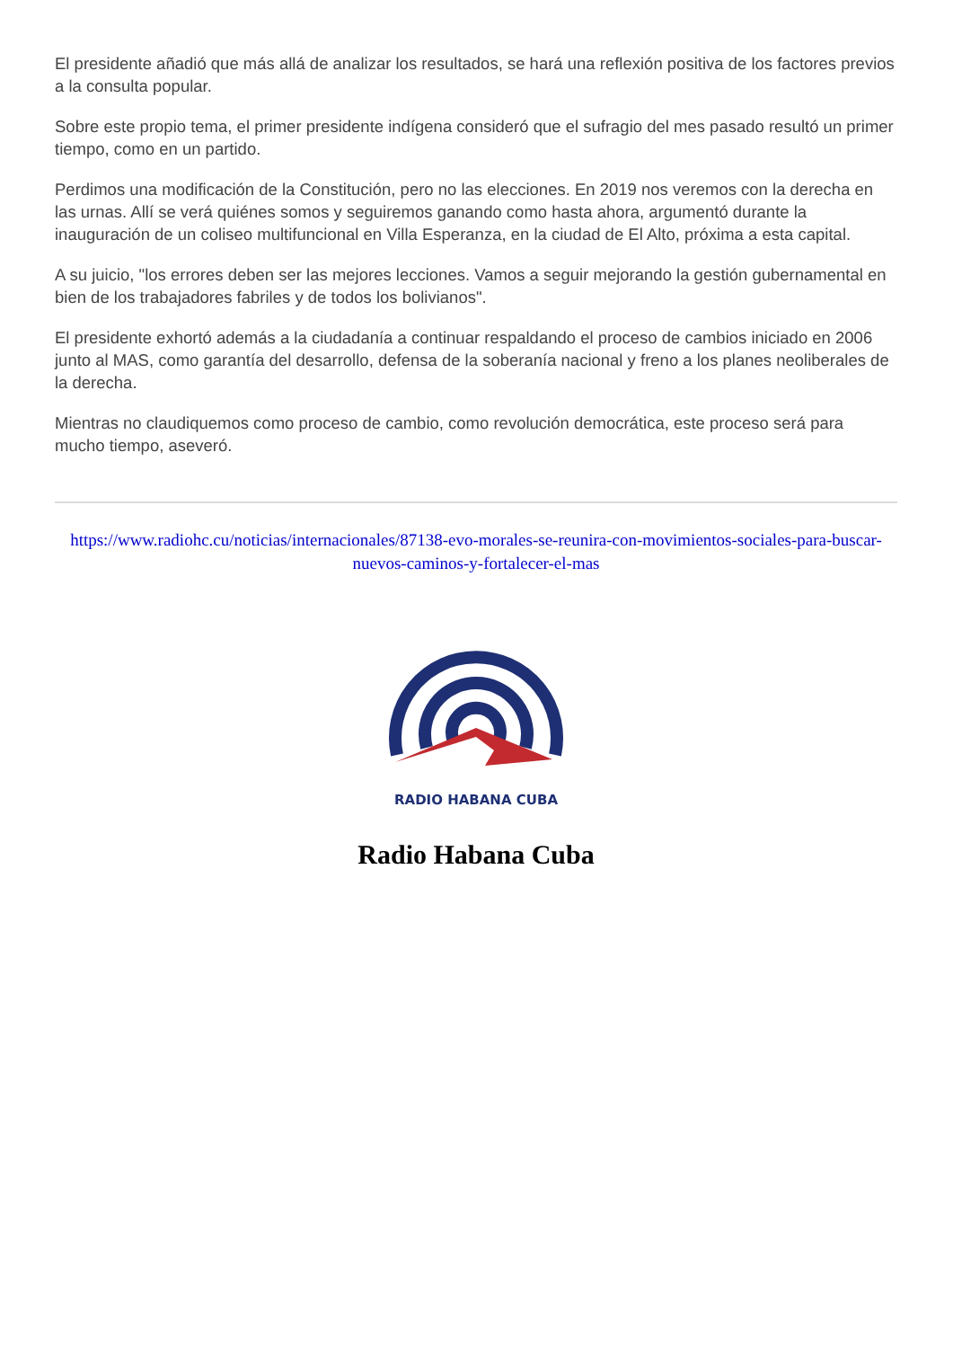El presidente añadió que más allá de analizar los resultados, se hará una reflexión positiva de los factores previos a la consulta popular.
Sobre este propio tema, el primer presidente indígena consideró que el sufragio del mes pasado resultó un primer tiempo, como en un partido.
Perdimos una modificación de la Constitución, pero no las elecciones. En 2019 nos veremos con la derecha en las urnas. Allí se verá quiénes somos y seguiremos ganando como hasta ahora, argumentó durante la inauguración de un coliseo multifuncional en Villa Esperanza, en la ciudad de El Alto, próxima a esta capital.
A su juicio, "los errores deben ser las mejores lecciones. Vamos a seguir mejorando la gestión gubernamental en bien de los trabajadores fabriles y de todos los bolivianos".
El presidente exhortó además a la ciudadanía a continuar respaldando el proceso de cambios iniciado en 2006 junto al MAS, como garantía del desarrollo, defensa de la soberanía nacional y freno a los planes neoliberales de la derecha.
Mientras no claudiquemos como proceso de cambio, como revolución democrática, este proceso será para mucho tiempo, aseveró.
https://www.radiohc.cu/noticias/internacionales/87138-evo-morales-se-reunira-con-movimientos-sociales-para-buscar-nuevos-caminos-y-fortalecer-el-mas
RADIO HABANA CUBA
Radio Habana Cuba